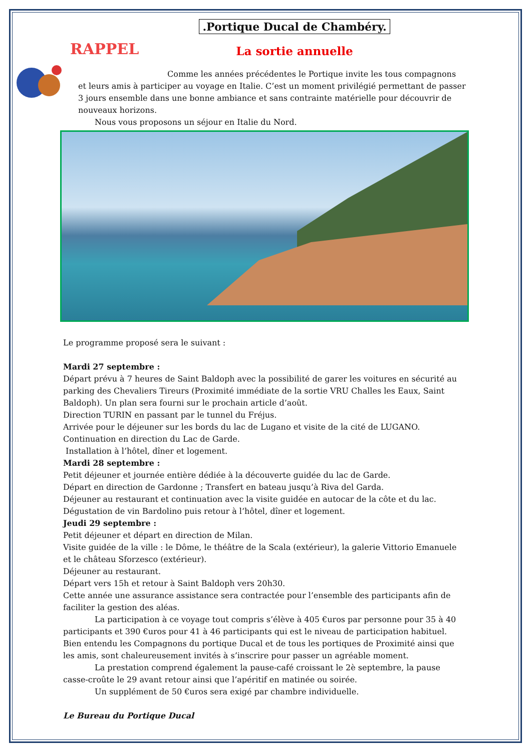RAPPEL
.Portique Ducal de Chambéry.
La sortie annuelle
Comme les années précédentes le Portique invite les tous compagnons et leurs amis à participer au voyage en Italie. C’est un moment privilégié permettant de passer 3 jours ensemble dans une bonne ambiance et sans contrainte matérielle pour découvrir de nouveaux horizons.
Nous vous proposons un séjour en Italie du Nord.
Le programme proposé sera le suivant :
Mardi 27 septembre :
Départ prévu à 7 heures de Saint Baldoph avec la possibilité de garer les voitures en sécurité au parking des Chevaliers Tireurs (Proximité immédiate de la sortie VRU Challes les Eaux, Saint Baldoph). Un plan sera fourni sur le prochain article d’août.
Direction TURIN en passant par le tunnel du Fréjus.
Arrivée pour le déjeuner sur les bords du lac de Lugano et visite de la cité de LUGANO.
Continuation en direction du Lac de Garde.
Installation à l’hôtel, dîner et logement.
Mardi 28 septembre :
Petit déjeuner et journée entière dédiée à la découverte guidée du lac de Garde.
Départ en direction de Gardonne ; Transfert en bateau jusqu’à Riva del Garda.
Déjeuner au restaurant et continuation avec la visite guidée en autocar de la côte et du lac.
Dégustation de vin Bardolino puis retour à l’hôtel, dîner et logement.
Jeudi 29 septembre :
Petit déjeuner et départ en direction de Milan.
Visite guidée de la ville : le Dôme, le théâtre de la Scala (extérieur), la galerie Vittorio Emanuele et le château Sforzesco (extérieur).
Déjeuner au restaurant.
Départ vers 15h et retour à Saint Baldoph vers 20h30.
Cette année une assurance assistance sera contractée pour l’ensemble des participants afin de faciliter la gestion des aléas.
La participation à ce voyage tout compris s’élève à 405 €uros par personne pour 35 à 40 participants et 390 €uros pour 41 à 46 participants qui est le niveau de participation habituel. Bien entendu les Compagnons du portique Ducal et de tous les portiques de Proximité ainsi que les amis, sont chaleureusement invités à s’inscrire pour passer un agréable moment.
La prestation comprend également la pause-café croissant le 2è septembre, la pause casse-croûte le 29 avant retour ainsi que l’apéritif en matinée ou soirée.
Un supplément de 50 €uros sera exigé par chambre individuelle.
Le Bureau du Portique Ducal